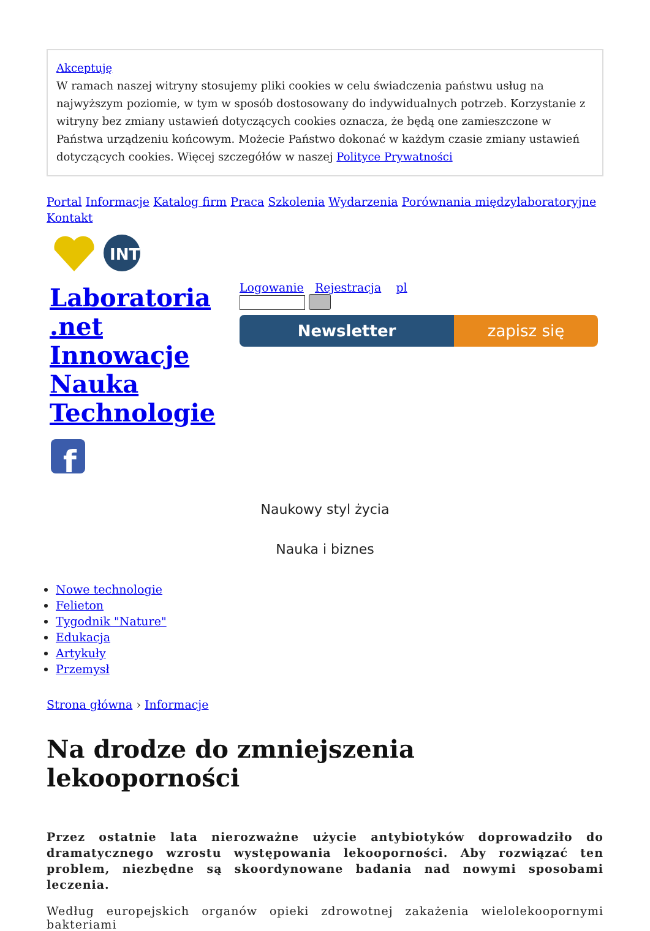Akceptuję
W ramach naszej witryny stosujemy pliki cookies w celu świadczenia państwu usług na najwyższym poziomie, w tym w sposób dostosowany do indywidualnych potrzeb. Korzystanie z witryny bez zmiany ustawień dotyczących cookies oznacza, że będą one zamieszczone w Państwa urządzeniu końcowym. Możecie Państwo dokonać w każdym czasie zmiany ustawień dotyczących cookies. Więcej szczegółów w naszej Polityce Prywatności
Portal Informacje Katalog firm Praca Szkolenia Wydarzenia Porównania międzylaboratoryjne Kontakt
INT
Laboratoria .net Innowacje Nauka Technologie
f
Logowanie Rejestracja pl
Newsletter zapisz się
Naukowy styl życia
Nauka i biznes
Nowe technologie
Felieton
Tygodnik "Nature"
Edukacja
Artykuły
Przemysł
Strona główna › Informacje
Na drodze do zmniejszenia lekooporności
Przez ostatnie lata nierozważne użycie antybiotyków doprowadziło do dramatycznego wzrostu występowania lekooporności. Aby rozwiązać ten problem, niezbędne są skoordynowane badania nad nowymi sposobami leczenia.
Według europejskich organów opieki zdrowotnej zakażenia wielolekoopornymi bakteriami